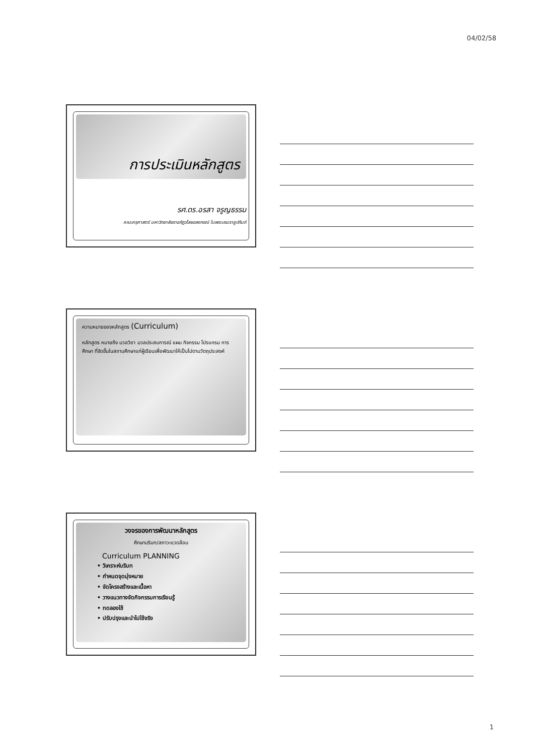04/02/58
การประเมินหลักสูตร
รศ.ดร.อรสา จรูญธรรม
คณะครุศาสตร์ มหาวิทยาลัยราชภัฏวไลยอลงกรณ์ ในพระบรมราชูปถัมภ์
ความหมายของหลักสูตร (Curriculum)
หลักสูตร หมายถึง มวลวิชา มวลประสบการณ์ แผน กิจกรรม โปรแกรม การศึกษา ที่จัดขึ้นในสถานศึกษาแก่ผู้เรียนเพื่อพัฒนาให้เป็นไปตามวัตถุประสงค์
วงจรของการพัฒนาหลักสูตร
ศึกษาบริบท/สภาวะแวดล้อม
Curriculum PLANNING
• วิเคราะห์บริบท
• กำหนดจุดมุ่งหมาย
• จัดโครงสร้างและเนื้อหา
• วางแนวทางจัดกิจกรรมการเรียนรู้
• ทดลองใช้
• ปรับปรุงและนำไปใช้จริง
1